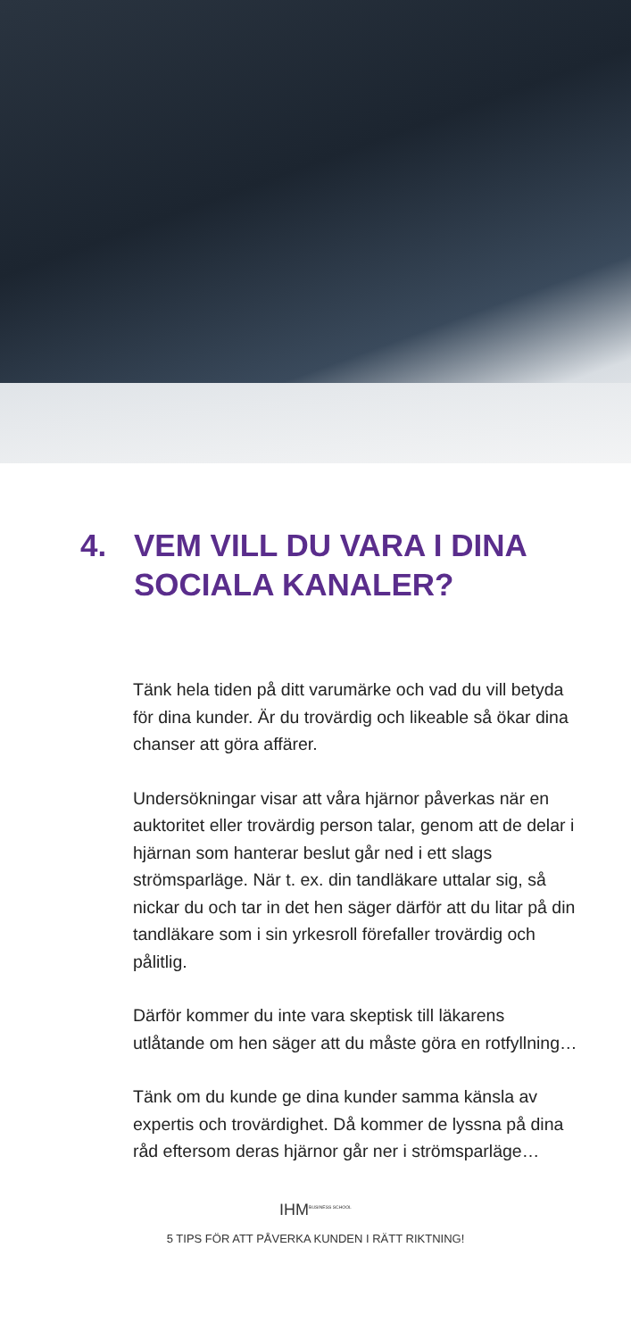4. VEM VILL DU VARA I DINA SOCIALA KANALER?
Tänk hela tiden på ditt varumärke och vad du vill betyda för dina kunder. Är du trovärdig och likeable så ökar dina chanser att göra affärer.
Undersökningar visar att våra hjärnor påverkas när en auktoritet eller trovärdig person talar, genom att de delar i hjärnan som hanterar beslut går ned i ett slags strömsparläge. När t. ex. din tandläkare uttalar sig, så nickar du och tar in det hen säger därför att du litar på din tandläkare som i sin yrkesroll förefaller trovärdig och pålitlig.
Därför kommer du inte vara skeptisk till läkarens utlåtande om hen säger att du måste göra en rotfyllning…
Tänk om du kunde ge dina kunder samma känsla av expertis och trovärdighet. Då kommer de lyssna på dina råd eftersom deras hjärnor går ner i strömsparläge…
IHM<sup>BUSINESS SCHOOL</sup>
5 TIPS FÖR ATT PÅVERKA KUNDEN I RÄTT RIKTNING!